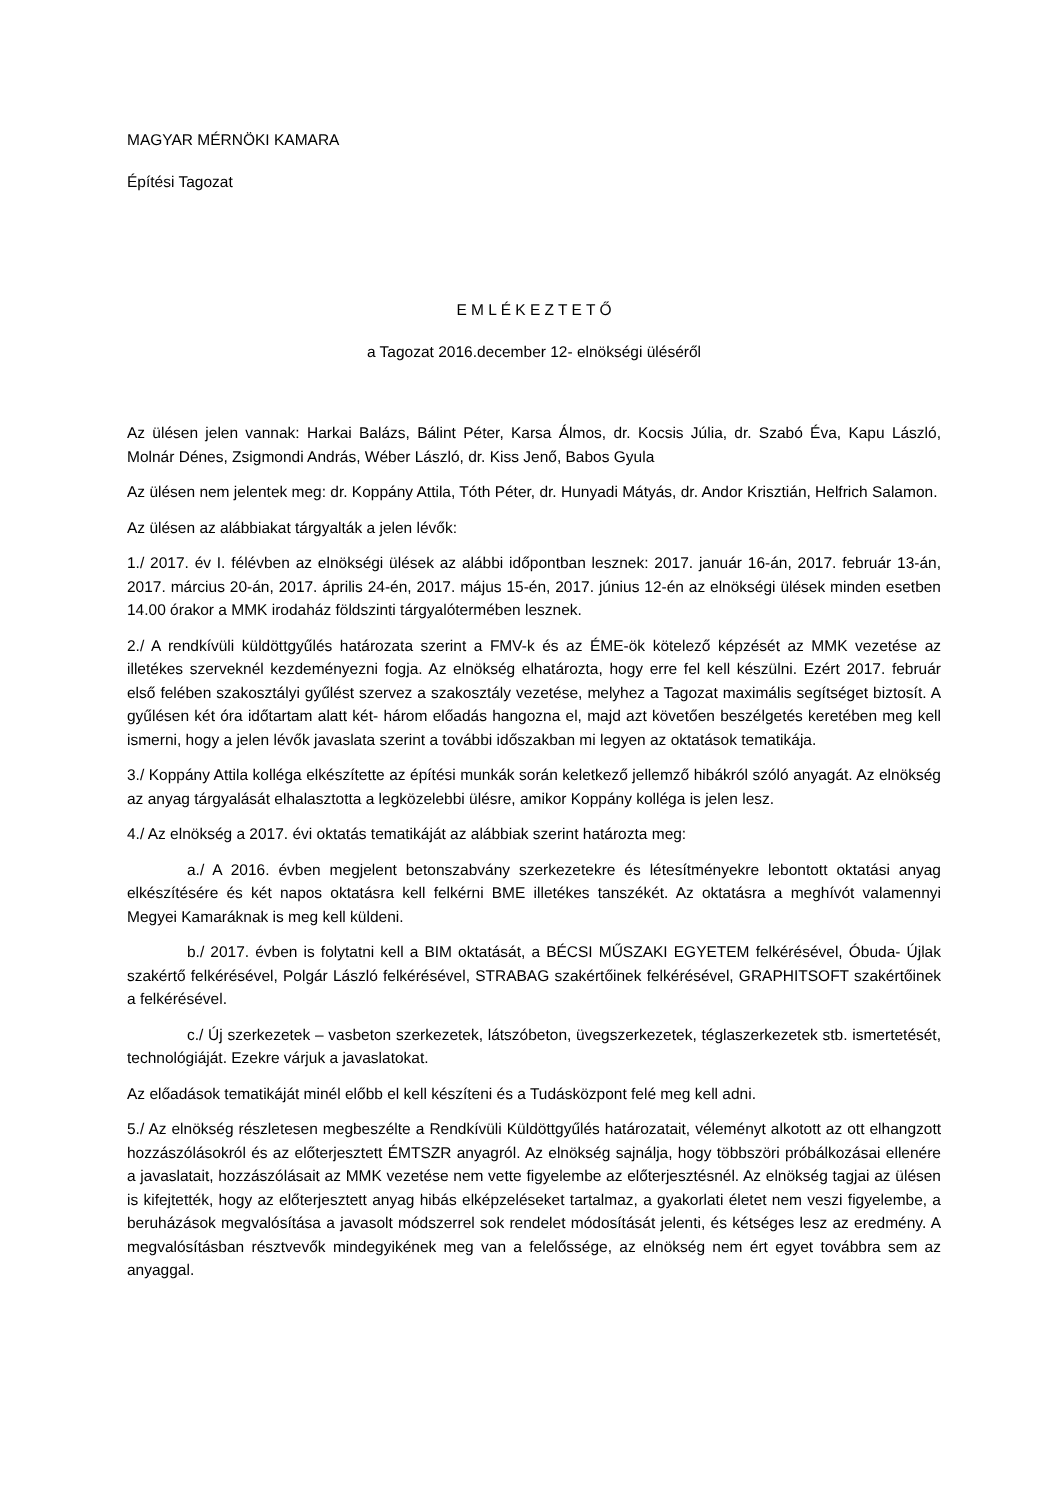MAGYAR MÉRNÖKI KAMARA
Építési Tagozat
E M L É K E Z T E T Ő
a Tagozat 2016.december 12- elnökségi üléséről
Az ülésen jelen vannak: Harkai Balázs, Bálint Péter, Karsa Álmos, dr. Kocsis Júlia, dr. Szabó Éva, Kapu László, Molnár Dénes, Zsigmondi András, Wéber László, dr. Kiss Jenő, Babos Gyula
Az ülésen nem jelentek meg: dr. Koppány Attila, Tóth Péter, dr. Hunyadi Mátyás, dr. Andor Krisztián, Helfrich Salamon.
Az ülésen az alábbiakat tárgyalták a jelen lévők:
1./ 2017. év I. félévben az elnökségi ülések az alábbi időpontban lesznek: 2017. január 16-án, 2017. február 13-án, 2017. március 20-án, 2017. április 24-én, 2017. május 15-én, 2017. június 12-én az elnökségi ülések minden esetben 14.00 órakor a MMK irodaház földszinti tárgyalótermében lesznek.
2./ A rendkívüli küldöttgyűlés határozata szerint a FMV-k és az ÉME-ök kötelező képzését az MMK vezetése az illetékes szerveknél kezdeményezni fogja. Az elnökség elhatározta, hogy erre fel kell készülni. Ezért 2017. február első felében szakosztályi gyűlést szervez a szakosztály vezetése, melyhez a Tagozat maximális segítséget biztosít. A gyűlésen két óra időtartam alatt két- három előadás hangozna el, majd azt követően beszélgetés keretében meg kell ismerni, hogy a jelen lévők javaslata szerint a további időszakban mi legyen az oktatások tematikája.
3./ Koppány Attila kolléga elkészítette az építési munkák során keletkező jellemző hibákról szóló anyagát. Az elnökség az anyag tárgyalását elhalasztotta a legközelebbi ülésre, amikor Koppány kolléga is jelen lesz.
4./ Az elnökség a 2017. évi oktatás tematikáját az alábbiak szerint határozta meg:
a./ A 2016. évben megjelent betonszabvány szerkezetekre és létesítményekre lebontott oktatási anyag elkészítésére és két napos oktatásra kell felkérni BME illetékes tanszékét. Az oktatásra a meghívót valamennyi Megyei Kamaráknak is meg kell küldeni.
b./ 2017. évben is folytatni kell a BIM oktatását, a BÉCSI MŰSZAKI EGYETEM felkérésével, Óbuda- Újlak szakértő felkérésével, Polgár László felkérésével, STRABAG szakértőinek felkérésével, GRAPHITSOFT szakértőinek a felkérésével.
c./ Új szerkezetek – vasbeton szerkezetek, látszóbeton, üvegszerkezetek, téglaszerkezetek stb. ismertetését, technológiáját. Ezekre várjuk a javaslatokat.
Az előadások tematikáját minél előbb el kell készíteni és a Tudásközpont felé meg kell adni.
5./ Az elnökség részletesen megbeszélte a Rendkívüli Küldöttgyűlés határozatait, véleményt alkotott az ott elhangzott hozzászólásokról és az előterjesztett ÉMTSZR anyagról. Az elnökség sajnálja, hogy többszöri próbálkozásai ellenére a javaslatait, hozzászólásait az MMK vezetése nem vette figyelembe az előterjesztésnél. Az elnökség tagjai az ülésen is kifejtették, hogy az előterjesztett anyag hibás elképzeléseket tartalmaz, a gyakorlati életet nem veszi figyelembe, a beruházások megvalósítása a javasolt módszerrel sok rendelet módosítását jelenti, és kétséges lesz az eredmény. A megvalósításban résztvevők mindegyikének meg van a felelőssége, az elnökség nem ért egyet továbbra sem az anyaggal.